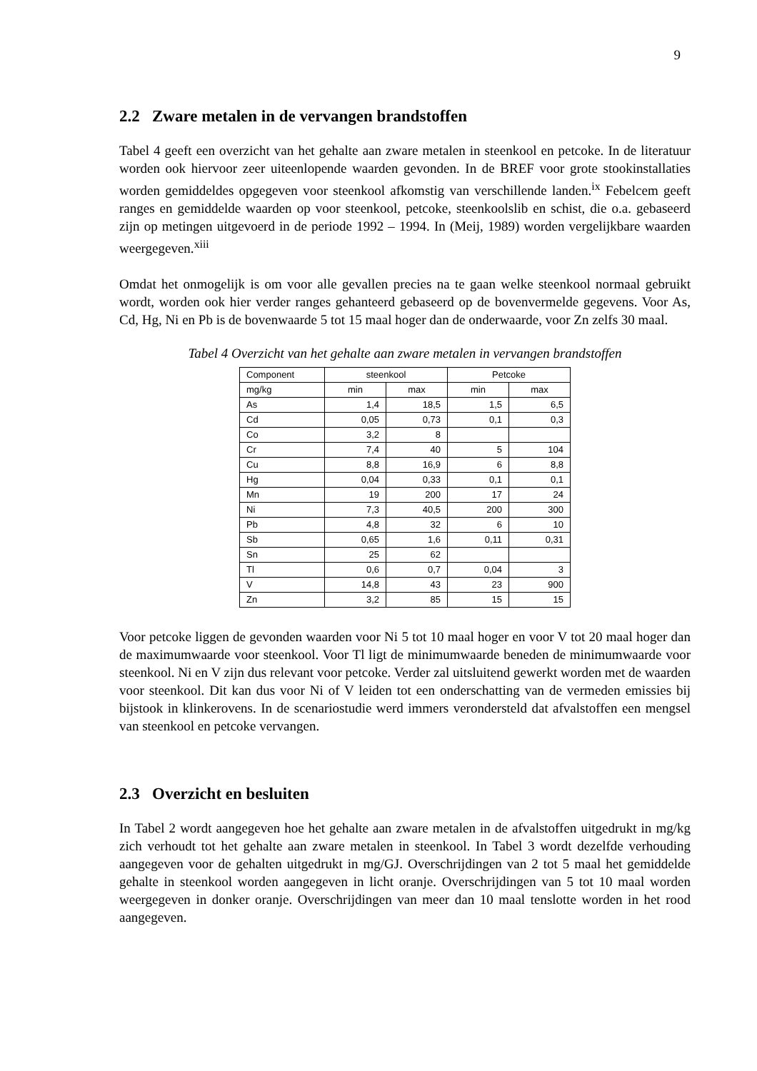9
2.2 Zware metalen in de vervangen brandstoffen
Tabel 4 geeft een overzicht van het gehalte aan zware metalen in steenkool en petcoke. In de literatuur worden ook hiervoor zeer uiteenlopende waarden gevonden. In de BREF voor grote stookinstallaties worden gemiddeldes opgegeven voor steenkool afkomstig van verschillende landen.<sup>ix</sup> Febelcem geeft ranges en gemiddelde waarden op voor steenkool, petcoke, steenkoolslib en schist, die o.a. gebaseerd zijn op metingen uitgevoerd in de periode 1992 – 1994. In (Meij, 1989) worden vergelijkbare waarden weergegeven.<sup>xiii</sup>
Omdat het onmogelijk is om voor alle gevallen precies na te gaan welke steenkool normaal gebruikt wordt, worden ook hier verder ranges gehanteerd gebaseerd op de bovenvermelde gegevens. Voor As, Cd, Hg, Ni en Pb is de bovenwaarde 5 tot 15 maal hoger dan de onderwaarde, voor Zn zelfs 30 maal.
Tabel 4 Overzicht van het gehalte aan zware metalen in vervangen brandstoffen
| Component | steenkool | | Petcoke | |
| mg/kg | min | max | min | max |
| As | 1,4 | 18,5 | 1,5 | 6,5 |
| Cd | 0,05 | 0,73 | 0,1 | 0,3 |
| Co | 3,2 | 8 | | |
| Cr | 7,4 | 40 | 5 | 104 |
| Cu | 8,8 | 16,9 | 6 | 8,8 |
| Hg | 0,04 | 0,33 | 0,1 | 0,1 |
| Mn | 19 | 200 | 17 | 24 |
| Ni | 7,3 | 40,5 | 200 | 300 |
| Pb | 4,8 | 32 | 6 | 10 |
| Sb | 0,65 | 1,6 | 0,11 | 0,31 |
| Sn | 25 | 62 | | |
| Tl | 0,6 | 0,7 | 0,04 | 3 |
| V | 14,8 | 43 | 23 | 900 |
| Zn | 3,2 | 85 | 15 | 15 |
Voor petcoke liggen de gevonden waarden voor Ni 5 tot 10 maal hoger en voor V tot 20 maal hoger dan de maximumwaarde voor steenkool. Voor Tl ligt de minimumwaarde beneden de minimumwaarde voor steenkool. Ni en V zijn dus relevant voor petcoke. Verder zal uitsluitend gewerkt worden met de waarden voor steenkool. Dit kan dus voor Ni of V leiden tot een onderschatting van de vermeden emissies bij bijstook in klinkerovens. In de scenariostudie werd immers verondersteld dat afvalstoffen een mengsel van steenkool en petcoke vervangen.
2.3 Overzicht en besluiten
In Tabel 2 wordt aangegeven hoe het gehalte aan zware metalen in de afvalstoffen uitgedrukt in mg/kg zich verhoudt tot het gehalte aan zware metalen in steenkool. In Tabel 3 wordt dezelfde verhouding aangegeven voor de gehalten uitgedrukt in mg/GJ. Overschrijdingen van 2 tot 5 maal het gemiddelde gehalte in steenkool worden aangegeven in licht oranje. Overschrijdingen van 5 tot 10 maal worden weergegeven in donker oranje. Overschrijdingen van meer dan 10 maal tenslotte worden in het rood aangegeven.